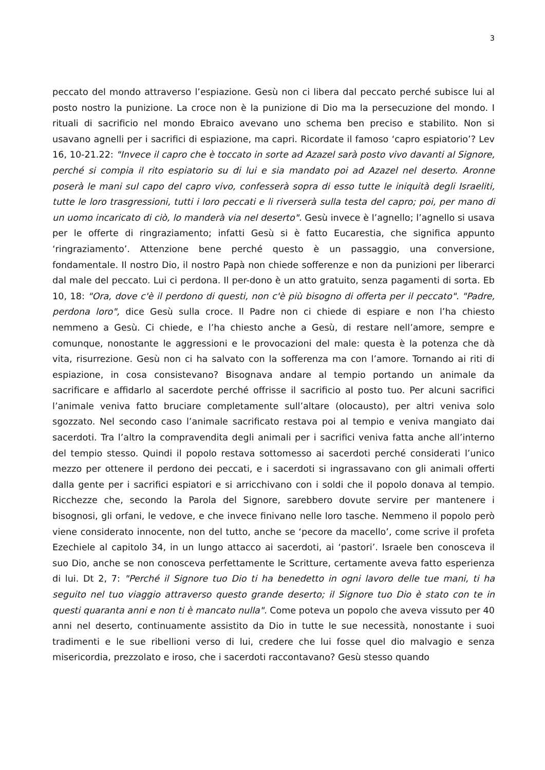3
peccato del mondo attraverso l’espiazione. Gesù non ci libera dal peccato perché subisce lui al posto nostro la punizione. La croce non è la punizione di Dio ma la persecuzione del mondo. I rituali di sacrificio nel mondo Ebraico avevano uno schema ben preciso e stabilito. Non si usavano agnelli per i sacrifici di espiazione, ma capri. Ricordate il famoso ‘capro espiatorio’? Lev 16, 10-21.22: "Invece il capro che è toccato in sorte ad Azazel sarà posto vivo davanti al Signore, perché si compia il rito espiatorio su di lui e sia mandato poi ad Azazel nel deserto. Aronne poserà le mani sul capo del capro vivo, confesserà sopra di esso tutte le iniquità degli Israeliti, tutte le loro trasgressioni, tutti i loro peccati e li riverserà sulla testa del capro; poi, per mano di un uomo incaricato di ciò, lo manderà via nel deserto". Gesù invece è l’agnello; l’agnello si usava per le offerte di ringraziamento; infatti Gesù si è fatto Eucarestia, che significa appunto ‘ringraziamento’. Attenzione bene perché questo è un passaggio, una conversione, fondamentale. Il nostro Dio, il nostro Papà non chiede sofferenze e non da punizioni per liberarci dal male del peccato. Lui ci perdona. Il per-dono è un atto gratuito, senza pagamenti di sorta. Eb 10, 18: "Ora, dove c'è il perdono di questi, non c'è più bisogno di offerta per il peccato". "Padre, perdona loro", dice Gesù sulla croce. Il Padre non ci chiede di espiare e non l’ha chiesto nemmeno a Gesù. Ci chiede, e l’ha chiesto anche a Gesù, di restare nell’amore, sempre e comunque, nonostante le aggressioni e le provocazioni del male: questa è la potenza che dà vita, risurrezione. Gesù non ci ha salvato con la sofferenza ma con l’amore. Tornando ai riti di espiazione, in cosa consistevano? Bisognava andare al tempio portando un animale da sacrificare e affidarlo al sacerdote perché offrisse il sacrificio al posto tuo. Per alcuni sacrifici l’animale veniva fatto bruciare completamente sull’altare (olocausto), per altri veniva solo sgozzato. Nel secondo caso l’animale sacrificato restava poi al tempio e veniva mangiato dai sacerdoti. Tra l’altro la compravendita degli animali per i sacrifici veniva fatta anche all’interno del tempio stesso. Quindi il popolo restava sottomesso ai sacerdoti perché considerati l’unico mezzo per ottenere il perdono dei peccati, e i sacerdoti si ingrassavano con gli animali offerti dalla gente per i sacrifici espiatori e si arricchivano con i soldi che il popolo donava al tempio. Ricchezze che, secondo la Parola del Signore, sarebbero dovute servire per mantenere i bisognosi, gli orfani, le vedove, e che invece finivano nelle loro tasche. Nemmeno il popolo però viene considerato innocente, non del tutto, anche se ‘pecore da macello’, come scrive il profeta Ezechiele al capitolo 34, in un lungo attacco ai sacerdoti, ai ‘pastori’. Israele ben conosceva il suo Dio, anche se non conosceva perfettamente le Scritture, certamente aveva fatto esperienza di lui. Dt 2, 7: "Perché il Signore tuo Dio ti ha benedetto in ogni lavoro delle tue mani, ti ha seguito nel tuo viaggio attraverso questo grande deserto; il Signore tuo Dio è stato con te in questi quaranta anni e non ti è mancato nulla". Come poteva un popolo che aveva vissuto per 40 anni nel deserto, continuamente assistito da Dio in tutte le sue necessità, nonostante i suoi tradimenti e le sue ribellioni verso di lui, credere che lui fosse quel dio malvagio e senza misericordia, prezzolato e iroso, che i sacerdoti raccontavano? Gesù stesso quando